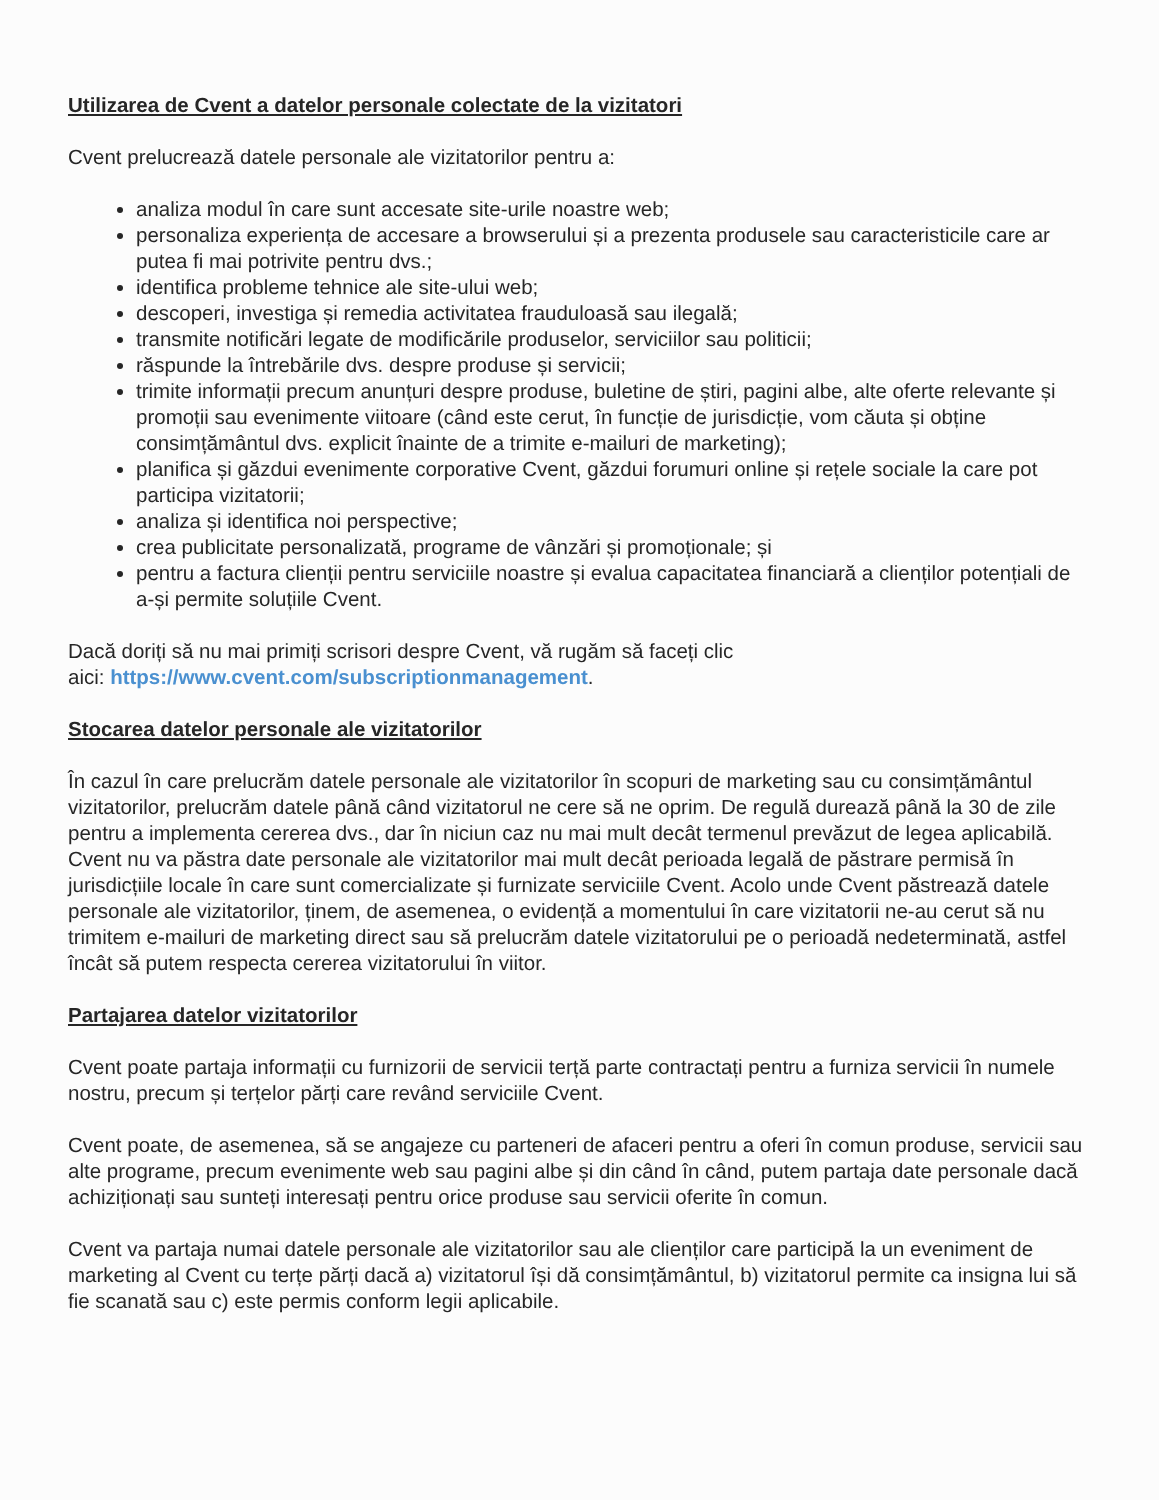Utilizarea de Cvent a datelor personale colectate de la vizitatori
Cvent prelucrează datele personale ale vizitatorilor pentru a:
analiza modul în care sunt accesate site-urile noastre web;
personaliza experiența de accesare a browserului și a prezenta produsele sau caracteristicile care ar putea fi mai potrivite pentru dvs.;
identifica probleme tehnice ale site-ului web;
descoperi, investiga și remedia activitatea frauduloasă sau ilegală;
transmite notificări legate de modificările produselor, serviciilor sau politicii;
răspunde la întrebările dvs. despre produse și servicii;
trimite informații precum anunțuri despre produse, buletine de știri, pagini albe, alte oferte relevante și promoții sau evenimente viitoare (când este cerut, în funcție de jurisdicție, vom căuta și obține consimțământul dvs. explicit înainte de a trimite e-mailuri de marketing);
planifica și găzdui evenimente corporative Cvent, găzdui forumuri online și rețele sociale la care pot participa vizitatorii;
analiza și identifica noi perspective;
crea publicitate personalizată, programe de vânzări și promoționale; și
pentru a factura clienții pentru serviciile noastre și evalua capacitatea financiară a clienților potențiali de a-și permite soluțiile Cvent.
Dacă doriți să nu mai primiți scrisori despre Cvent, vă rugăm să faceți clic
aici: https://www.cvent.com/subscriptionmanagement.
Stocarea datelor personale ale vizitatorilor
În cazul în care prelucrăm datele personale ale vizitatorilor în scopuri de marketing sau cu consimțământul vizitatorilor, prelucrăm datele până când vizitatorul ne cere să ne oprim. De regulă durează până la 30 de zile pentru a implementa cererea dvs., dar în niciun caz nu mai mult decât termenul prevăzut de legea aplicabilă. Cvent nu va păstra date personale ale vizitatorilor mai mult decât perioada legală de păstrare permisă în jurisdicțiile locale în care sunt comercializate și furnizate serviciile Cvent. Acolo unde Cvent păstrează datele personale ale vizitatorilor, ținem, de asemenea, o evidență a momentului în care vizitatorii ne-au cerut să nu trimitem e-mailuri de marketing direct sau să prelucrăm datele vizitatorului pe o perioadă nedeterminată, astfel încât să putem respecta cererea vizitatorului în viitor.
Partajarea datelor vizitatorilor
Cvent poate partaja informații cu furnizorii de servicii terță parte contractați pentru a furniza servicii în numele nostru, precum și terțelor părți care revând serviciile Cvent.
Cvent poate, de asemenea, să se angajeze cu parteneri de afaceri pentru a oferi în comun produse, servicii sau alte programe, precum evenimente web sau pagini albe și din când în când, putem partaja date personale dacă achiziționați sau sunteți interesați pentru orice produse sau servicii oferite în comun.
Cvent va partaja numai datele personale ale vizitatorilor sau ale clienților care participă la un eveniment de marketing al Cvent cu terțe părți dacă a) vizitatorul își dă consimțământul, b) vizitatorul permite ca insigna lui să fie scanată sau c) este permis conform legii aplicabile.